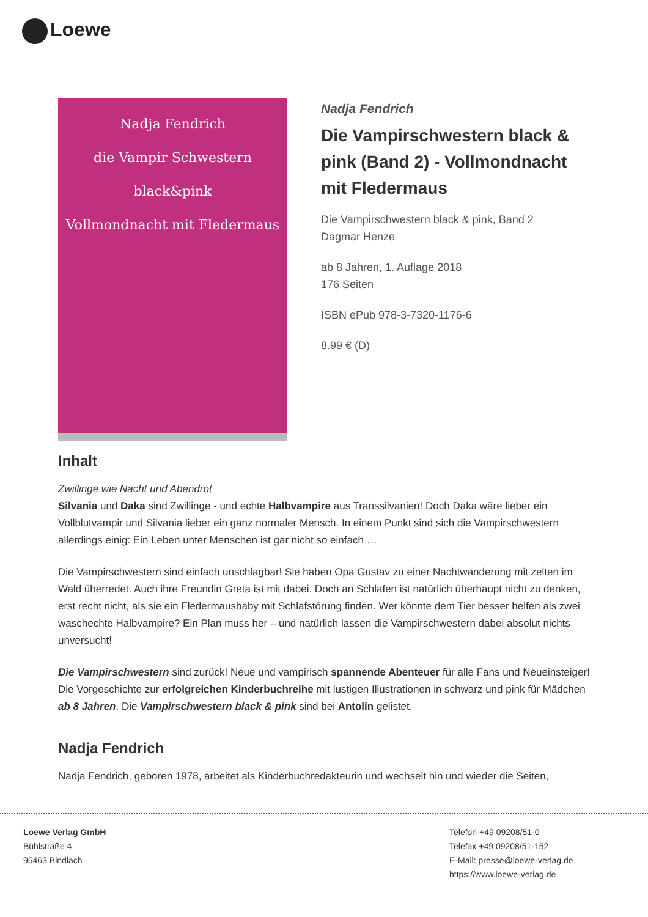Loewe
Nadja Fendrich
die Vampir Schwestern
black&pink
Vollmondnacht mit Fledermaus
Nadja Fendrich
Die Vampirschwestern black & pink (Band 2) - Vollmondnacht mit Fledermaus
Die Vampirschwestern black & pink, Band 2
Dagmar Henze
ab 8 Jahren, 1. Auflage 2018
176 Seiten
ISBN ePub 978-3-7320-1176-6
8.99 € (D)
Inhalt
Zwillinge wie Nacht und Abendrot
Silvania und Daka sind Zwillinge - und echte Halbvampire aus Transsilvanien! Doch Daka wäre lieber ein Vollblutvampir und Silvania lieber ein ganz normaler Mensch. In einem Punkt sind sich die Vampirschwestern allerdings einig: Ein Leben unter Menschen ist gar nicht so einfach …
Die Vampirschwestern sind einfach unschlagbar! Sie haben Opa Gustav zu einer Nachtwanderung mit zelten im Wald überredet. Auch ihre Freundin Greta ist mit dabei. Doch an Schlafen ist natürlich überhaupt nicht zu denken, erst recht nicht, als sie ein Fledermausbaby mit Schlafstörung finden. Wer könnte dem Tier besser helfen als zwei waschechte Halbvampire? Ein Plan muss her – und natürlich lassen die Vampirschwestern dabei absolut nichts unversucht!
Die Vampirschwestern sind zurück! Neue und vampirisch spannende Abenteuer für alle Fans und Neueinsteiger! Die Vorgeschichte zur erfolgreichen Kinderbuchreihe mit lustigen Illustrationen in schwarz und pink für Mädchen ab 8 Jahren. Die Vampirschwestern black & pink sind bei Antolin gelistet.
Nadja Fendrich
Nadja Fendrich, geboren 1978, arbeitet als Kinderbuchredakteurin und wechselt hin und wieder die Seiten,
Loewe Verlag GmbH
Bühlstraße 4
95463 Bindlach
Telefon +49 09208/51-0
Telefax +49 09208/51-152
E-Mail: presse@loewe-verlag.de
https://www.loewe-verlag.de